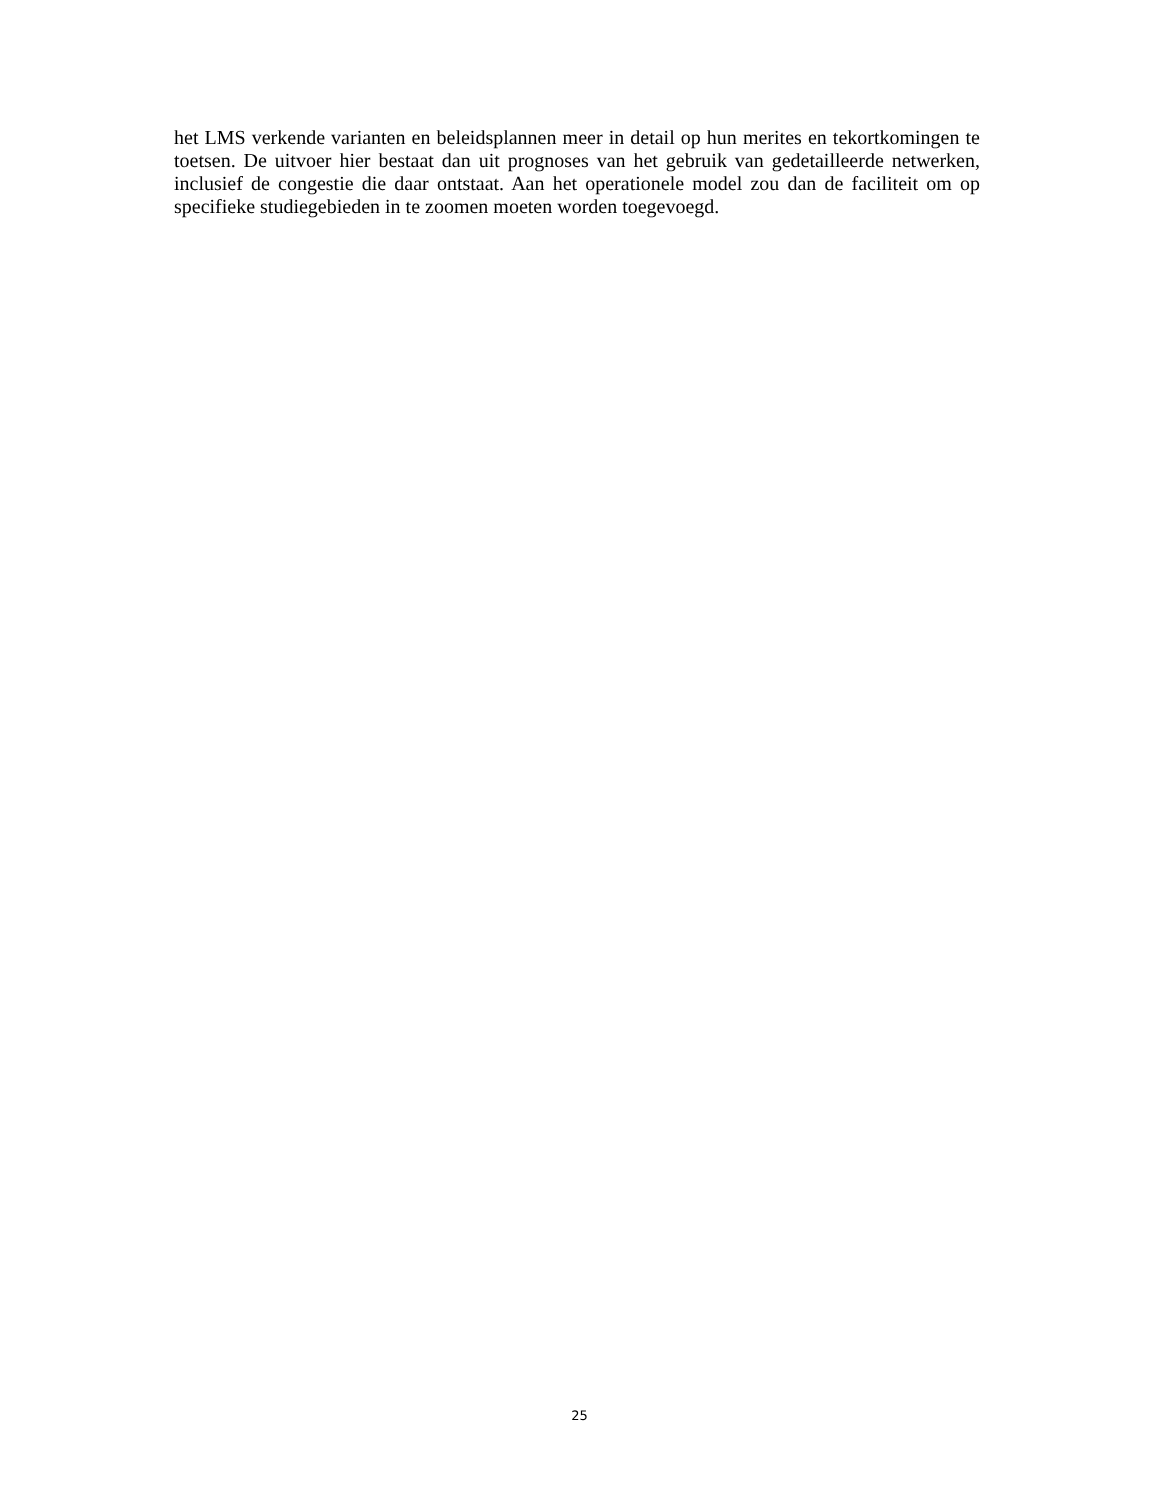het LMS verkende varianten en beleidsplannen meer in detail op hun merites en tekortkomingen te toetsen. De uitvoer hier bestaat dan uit prognoses van het gebruik van gedetailleerde netwerken, inclusief de congestie die daar ontstaat. Aan het operationele model zou dan de faciliteit om op specifieke studiegebieden in te zoomen moeten worden toegevoegd.
25